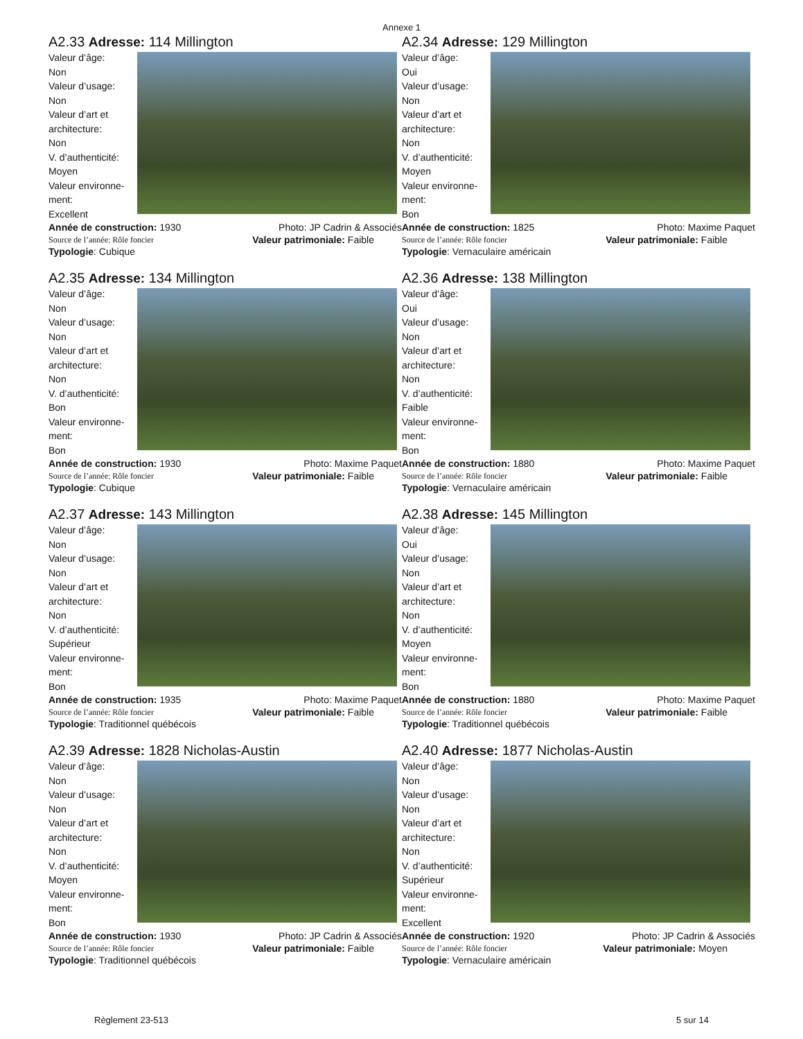Annexe 1
A2.33 Adresse: 114 Millington
Valeur d’âge:
Non
Valeur d’usage:
Non
Valeur d’art et architecture:
Non
V. d’authenticité:
Moyen
Valeur environne-ment:
Excellent
Année de construction: 1930 Photo: JP Cadrin & Associés
Source de l’année: Rôle foncier Valeur patrimoniale: Faible
Typologie: Cubique
A2.34 Adresse: 129 Millington
Valeur d’âge:
Oui
Valeur d’usage:
Non
Valeur d’art et architecture:
Non
V. d’authenticité:
Moyen
Valeur environne-ment:
Bon
Année de construction: 1825 Photo: Maxime Paquet
Source de l’année: Rôle foncier Valeur patrimoniale: Faible
Typologie: Vernaculaire américain
A2.35 Adresse: 134 Millington
Valeur d’âge:
Non
Valeur d’usage:
Non
Valeur d’art et architecture:
Non
V. d’authenticité:
Bon
Valeur environne-ment:
Bon
Année de construction: 1930 Photo: Maxime Paquet
Source de l’année: Rôle foncier Valeur patrimoniale: Faible
Typologie: Cubique
A2.36 Adresse: 138 Millington
Valeur d’âge:
Oui
Valeur d’usage:
Non
Valeur d’art et architecture:
Non
V. d’authenticité:
Faible
Valeur environne-ment:
Bon
Année de construction: 1880 Photo: Maxime Paquet
Source de l’année: Rôle foncier Valeur patrimoniale: Faible
Typologie: Vernaculaire américain
A2.37 Adresse: 143 Millington
Valeur d’âge:
Non
Valeur d’usage:
Non
Valeur d’art et architecture:
Non
V. d’authenticité:
Supérieur
Valeur environne-ment:
Bon
Année de construction: 1935 Photo: Maxime Paquet
Source de l’année: Rôle foncier Valeur patrimoniale: Faible
Typologie: Traditionnel québécois
A2.38 Adresse: 145 Millington
Valeur d’âge:
Oui
Valeur d’usage:
Non
Valeur d’art et architecture:
Non
V. d’authenticité:
Moyen
Valeur environne-ment:
Bon
Année de construction: 1880 Photo: Maxime Paquet
Source de l’année: Rôle foncier Valeur patrimoniale: Faible
Typologie: Traditionnel québécois
A2.39 Adresse: 1828 Nicholas-Austin
Valeur d’âge:
Non
Valeur d’usage:
Non
Valeur d’art et architecture:
Non
V. d’authenticité:
Moyen
Valeur environne-ment:
Bon
Année de construction: 1930 Photo: JP Cadrin & Associés
Source de l’année: Rôle foncier Valeur patrimoniale: Faible
Typologie: Traditionnel québécois
A2.40 Adresse: 1877 Nicholas-Austin
Valeur d’âge:
Non
Valeur d’usage:
Non
Valeur d’art et architecture:
Non
V. d’authenticité:
Supérieur
Valeur environne-ment:
Excellent
Année de construction: 1920 Photo: JP Cadrin & Associés
Source de l’année: Rôle foncier Valeur patrimoniale: Moyen
Typologie: Vernaculaire américain
Règlement 23-513 5 sur 14